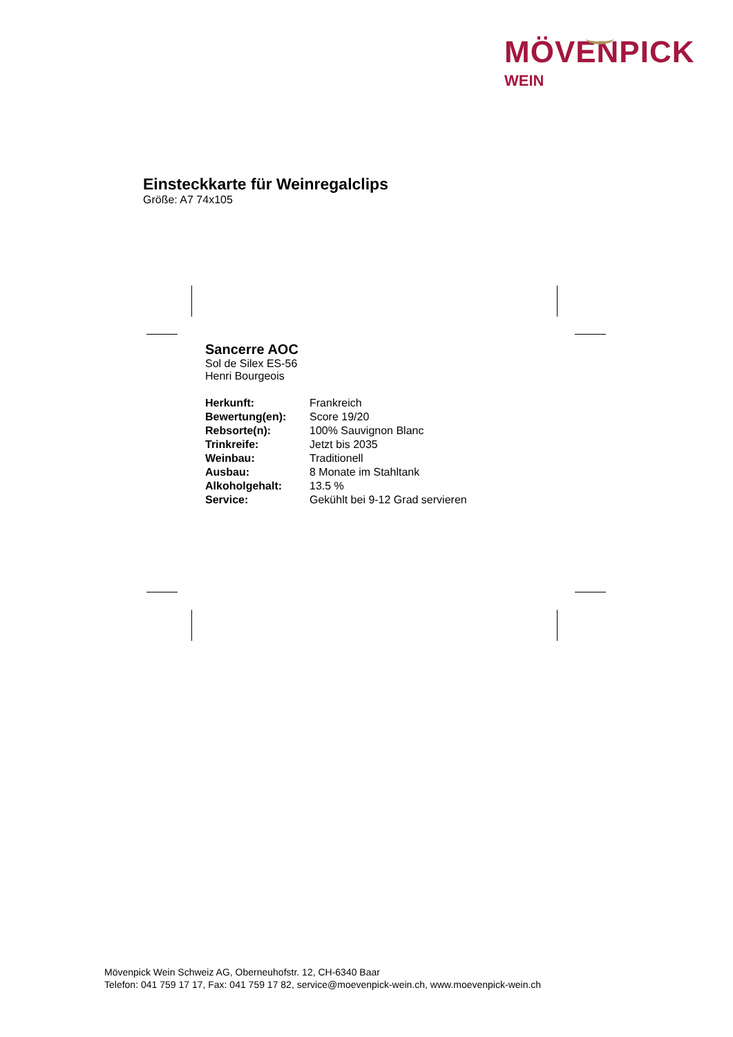MÖVENPICK
WEIN
Einsteckkarte für Weinregalclips
Größe: A7 74x105
Sancerre AOC
Sol de Silex ES-56
Henri Bourgeois
| Herkunft: | Frankreich |
| Bewertung(en): | Score 19/20 |
| Rebsorte(n): | 100% Sauvignon Blanc |
| Trinkreife: | Jetzt bis 2035 |
| Weinbau: | Traditionell |
| Ausbau: | 8 Monate im Stahltank |
| Alkoholgehalt: | 13.5 % |
| Service: | Gekühlt bei 9-12 Grad servieren |
Mövenpick Wein Schweiz AG, Oberneuhofstr. 12, CH-6340 Baar
Telefon: 041 759 17 17, Fax: 041 759 17 82, service@moevenpick-wein.ch, www.moevenpick-wein.ch